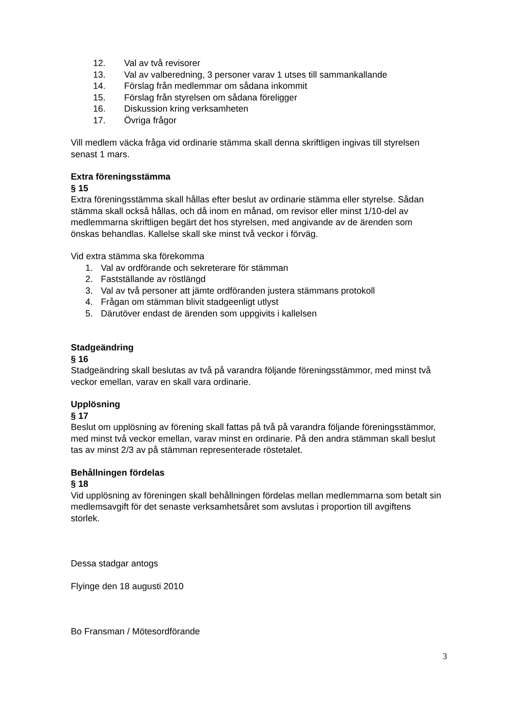12. Val av två revisorer
13. Val av valberedning, 3 personer varav 1 utses till sammankallande
14. Förslag från medlemmar om sådana inkommit
15. Förslag från styrelsen om sådana föreligger
16. Diskussion kring verksamheten
17. Övriga frågor
Vill medlem väcka fråga vid ordinarie stämma skall denna skriftligen ingivas till styrelsen senast 1 mars.
Extra föreningsstämma
§ 15
Extra föreningsstämma skall hållas efter beslut av ordinarie stämma eller styrelse. Sådan stämma skall också hållas, och då inom en månad, om revisor eller minst 1/10-del av medlemmarna skriftligen begärt det hos styrelsen, med angivande av de ärenden som önskas behandlas. Kallelse skall ske minst två veckor i förväg.
Vid extra stämma ska förekomma
1. Val av ordförande och sekreterare för stämman
2. Fastställande av röstlängd
3. Val av två personer att jämte ordföranden justera stämmans protokoll
4. Frågan om stämman blivit stadgeenligt utlyst
5. Därutöver endast de ärenden som uppgivits i kallelsen
Stadgeändring
§ 16
Stadgeändring skall beslutas av två på varandra följande föreningsstämmor, med minst två veckor emellan, varav en skall vara ordinarie.
Upplösning
§ 17
Beslut om upplösning av förening skall fattas på två på varandra följande föreningsstämmor, med minst två veckor emellan, varav minst en ordinarie. På den andra stämman skall beslut tas av minst 2/3 av på stämman representerade röstetalet.
Behållningen fördelas
§ 18
Vid upplösning av föreningen skall behållningen fördelas mellan medlemmarna som betalt sin medlemsavgift för det senaste verksamhetsåret som avslutas i proportion till avgiftens storlek.
Dessa stadgar antogs
Flyinge den 18 augusti 2010
Bo Fransman / Mötesordförande
3